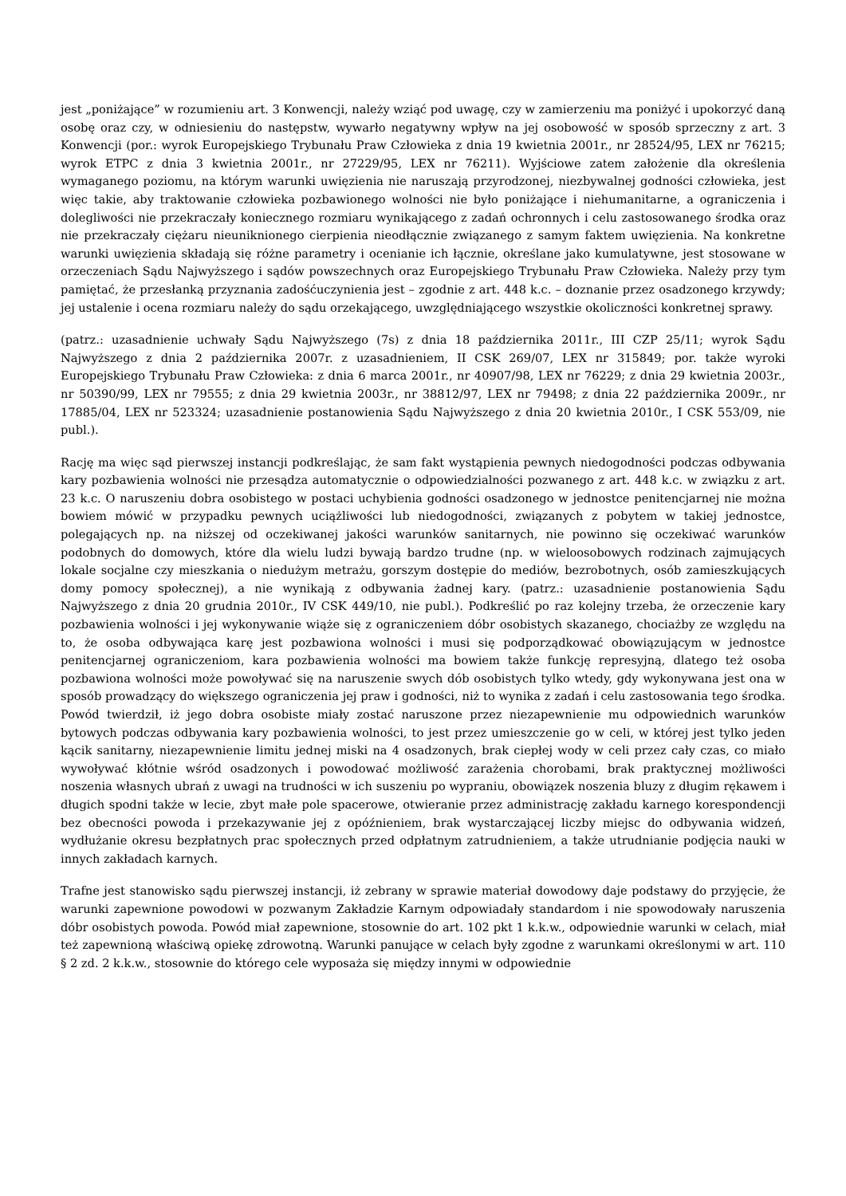jest „poniżające” w rozumieniu art. 3 Konwencji, należy wziąć pod uwagę, czy w zamierzeniu ma poniżyć i upokorzyć daną osobę oraz czy, w odniesieniu do następstw, wywarło negatywny wpływ na jej osobowość w sposób sprzeczny z art. 3 Konwencji (por.: wyrok Europejskiego Trybunału Praw Człowieka z dnia 19 kwietnia 2001r., nr 28524/95, LEX nr 76215; wyrok ETPC z dnia 3 kwietnia 2001r., nr 27229/95, LEX nr 76211). Wyjściowe zatem założenie dla określenia wymaganego poziomu, na którym warunki uwięzienia nie naruszają przyrodzonej, niezbywalnej godności człowieka, jest więc takie, aby traktowanie człowieka pozbawionego wolności nie było poniżające i niehumanitarne, a ograniczenia i dolegliwości nie przekraczały koniecznego rozmiaru wynikającego z zadań ochronnych i celu zastosowanego środka oraz nie przekraczały ciężaru nieuniknionego cierpienia nieodłącznie związanego z samym faktem uwięzienia. Na konkretne warunki uwięzienia składają się różne parametry i ocenianie ich łącznie, określane jako kumulatywne, jest stosowane w orzeczeniach Sądu Najwyższego i sądów powszechnych oraz Europejskiego Trybunału Praw Człowieka. Należy przy tym pamiętać, że przesłanką przyznania zadośćuczynienia jest – zgodnie z art. 448 k.c. – doznanie przez osadzonego krzywdy; jej ustalenie i ocena rozmiaru należy do sądu orzekającego, uwzględniającego wszystkie okoliczności konkretnej sprawy.
(patrz.: uzasadnienie uchwały Sądu Najwyższego (7s) z dnia 18 października 2011r., III CZP 25/11; wyrok Sądu Najwyższego z dnia 2 października 2007r. z uzasadnieniem, II CSK 269/07, LEX nr 315849; por. także wyroki Europejskiego Trybunału Praw Człowieka: z dnia 6 marca 2001r., nr 40907/98, LEX nr 76229; z dnia 29 kwietnia 2003r., nr 50390/99, LEX nr 79555; z dnia 29 kwietnia 2003r., nr 38812/97, LEX nr 79498; z dnia 22 października 2009r., nr 17885/04, LEX nr 523324; uzasadnienie postanowienia Sądu Najwyższego z dnia 20 kwietnia 2010r., I CSK 553/09, nie publ.).
Rację ma więc sąd pierwszej instancji podkreślając, że sam fakt wystąpienia pewnych niedogodności podczas odbywania kary pozbawienia wolności nie przesądza automatycznie o odpowiedzialności pozwanego z art. 448 k.c. w związku z art. 23 k.c. O naruszeniu dobra osobistego w postaci uchybienia godności osadzonego w jednostce penitencjarnej nie można bowiem mówić w przypadku pewnych uciążliwości lub niedogodności, związanych z pobytem w takiej jednostce, polegających np. na niższej od oczekiwanej jakości warunków sanitarnych, nie powinno się oczekiwać warunków podobnych do domowych, które dla wielu ludzi bywają bardzo trudne (np. w wieloosobowych rodzinach zajmujących lokale socjalne czy mieszkania o niedużym metrażu, gorszym dostępie do mediów, bezrobotnych, osób zamieszkujących domy pomocy społecznej), a nie wynikają z odbywania żadnej kary. (patrz.: uzasadnienie postanowienia Sądu Najwyższego z dnia 20 grudnia 2010r., IV CSK 449/10, nie publ.). Podkreślić po raz kolejny trzeba, że orzeczenie kary pozbawienia wolności i jej wykonywanie wiąże się z ograniczeniem dóbr osobistych skazanego, chociażby ze względu na to, że osoba odbywająca karę jest pozbawiona wolności i musi się podporządkować obowiązującym w jednostce penitencjarnej ograniczeniom, kara pozbawienia wolności ma bowiem także funkcję represyjną, dlatego też osoba pozbawiona wolności może powoływać się na naruszenie swych dób osobistych tylko wtedy, gdy wykonywana jest ona w sposób prowadzący do większego ograniczenia jej praw i godności, niż to wynika z zadań i celu zastosowania tego środka. Powód twierdził, iż jego dobra osobiste miały zostać naruszone przez niezapewnienie mu odpowiednich warunków bytowych podczas odbywania kary pozbawienia wolności, to jest przez umieszczenie go w celi, w której jest tylko jeden kącik sanitarny, niezapewnienie limitu jednej miski na 4 osadzonych, brak ciepłej wody w celi przez cały czas, co miało wywoływać kłótnie wśród osadzonych i powodować możliwość zarażenia chorobami, brak praktycznej możliwości noszenia własnych ubrań z uwagi na trudności w ich suszeniu po wypraniu, obowiązek noszenia bluzy z długim rękawem i długich spodni także w lecie, zbyt małe pole spacerowe, otwieranie przez administrację zakładu karnego korespondencji bez obecności powoda i przekazywanie jej z opóźnieniem, brak wystarczającej liczby miejsc do odbywania widzeń, wydłużanie okresu bezpłatnych prac społecznych przed odpłatnym zatrudnieniem, a także utrudnianie podjęcia nauki w innych zakładach karnych.
Trafne jest stanowisko sądu pierwszej instancji, iż zebrany w sprawie materiał dowodowy daje podstawy do przyjęcie, że warunki zapewnione powodowi w pozwanym Zakładzie Karnym odpowiadały standardom i nie spowodowały naruszenia dóbr osobistych powoda. Powód miał zapewnione, stosownie do art. 102 pkt 1 k.k.w., odpowiednie warunki w celach, miał też zapewnioną właściwą opiekę zdrowotną. Warunki panujące w celach były zgodne z warunkami określonymi w art. 110 § 2 zd. 2 k.k.w., stosownie do którego cele wyposaża się między innymi w odpowiednie